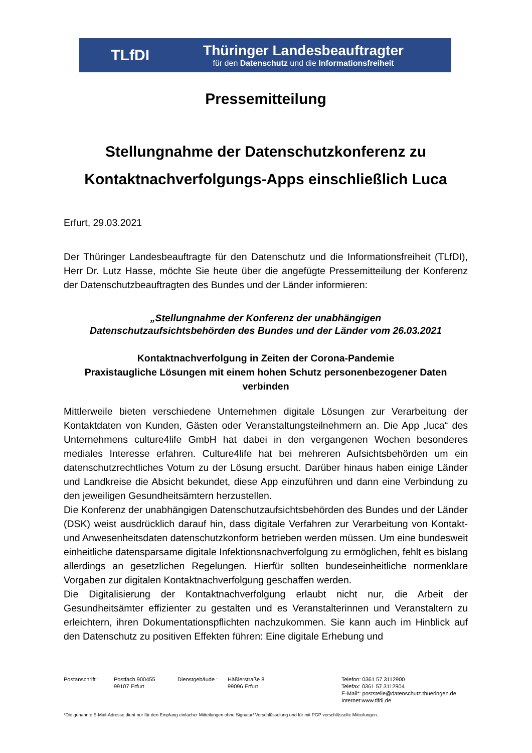TLfDI
Thüringer Landesbeauftragter
für den Datenschutz und die Informationsfreiheit
Pressemitteilung
Stellungnahme der Datenschutzkonferenz zu Kontaktnachverfolgungs-Apps einschließlich Luca
Erfurt, 29.03.2021
Der Thüringer Landesbeauftragte für den Datenschutz und die Informationsfreiheit (TLfDI), Herr Dr. Lutz Hasse, möchte Sie heute über die angefügte Pressemitteilung der Konferenz der Datenschutzbeauftragten des Bundes und der Länder informieren:
„Stellungnahme der Konferenz der unabhängigen
Datenschutzaufsichtsbehörden des Bundes und der Länder vom 26.03.2021
Kontaktnachverfolgung in Zeiten der Corona-Pandemie
Praxistaugliche Lösungen mit einem hohen Schutz personenbezogener Daten verbinden
Mittlerweile bieten verschiedene Unternehmen digitale Lösungen zur Verarbeitung der Kontaktdaten von Kunden, Gästen oder Veranstaltungsteilnehmern an. Die App „luca“ des Unternehmens culture4life GmbH hat dabei in den vergangenen Wochen besonderes mediales Interesse erfahren. Culture4life hat bei mehreren Aufsichtsbehörden um ein datenschutzrechtliches Votum zu der Lösung ersucht. Darüber hinaus haben einige Länder und Landkreise die Absicht bekundet, diese App einzuführen und dann eine Verbindung zu den jeweiligen Gesundheitsämtern herzustellen.
Die Konferenz der unabhängigen Datenschutzaufsichtsbehörden des Bundes und der Länder (DSK) weist ausdrücklich darauf hin, dass digitale Verfahren zur Verarbeitung von Kontakt- und Anwesenheitsdaten datenschutzkonform betrieben werden müssen. Um eine bundesweit einheitliche datensparsame digitale Infektionsnachverfolgung zu ermöglichen, fehlt es bislang allerdings an gesetzlichen Regelungen. Hierfür sollten bundeseinheitliche normenklare Vorgaben zur digitalen Kontaktnachverfolgung geschaffen werden.
Die Digitalisierung der Kontaktnachverfolgung erlaubt nicht nur, die Arbeit der Gesundheitsämter effizienter zu gestalten und es Veranstalterinnen und Veranstaltern zu erleichtern, ihren Dokumentationspflichten nachzukommen. Sie kann auch im Hinblick auf den Datenschutz zu positiven Effekten führen: Eine digitale Erhebung und
Postanschrift : Postfach 900455
99107 Erfurt
Dienstgebäude : Häßlerstraße 8
99096 Erfurt
Telefon: 0361 57 3112900
Telefax: 0361 57 3112904
E-Mail*: poststelle@datenschutz.thueringen.de
Internet:www.tlfdi.de
*Die genannte E-Mail-Adresse dient nur für den Empfang einfacher Mitteilungen ohne Signatur/ Verschlüsselung und für mit PGP verschlüsselte Mitteilungen.